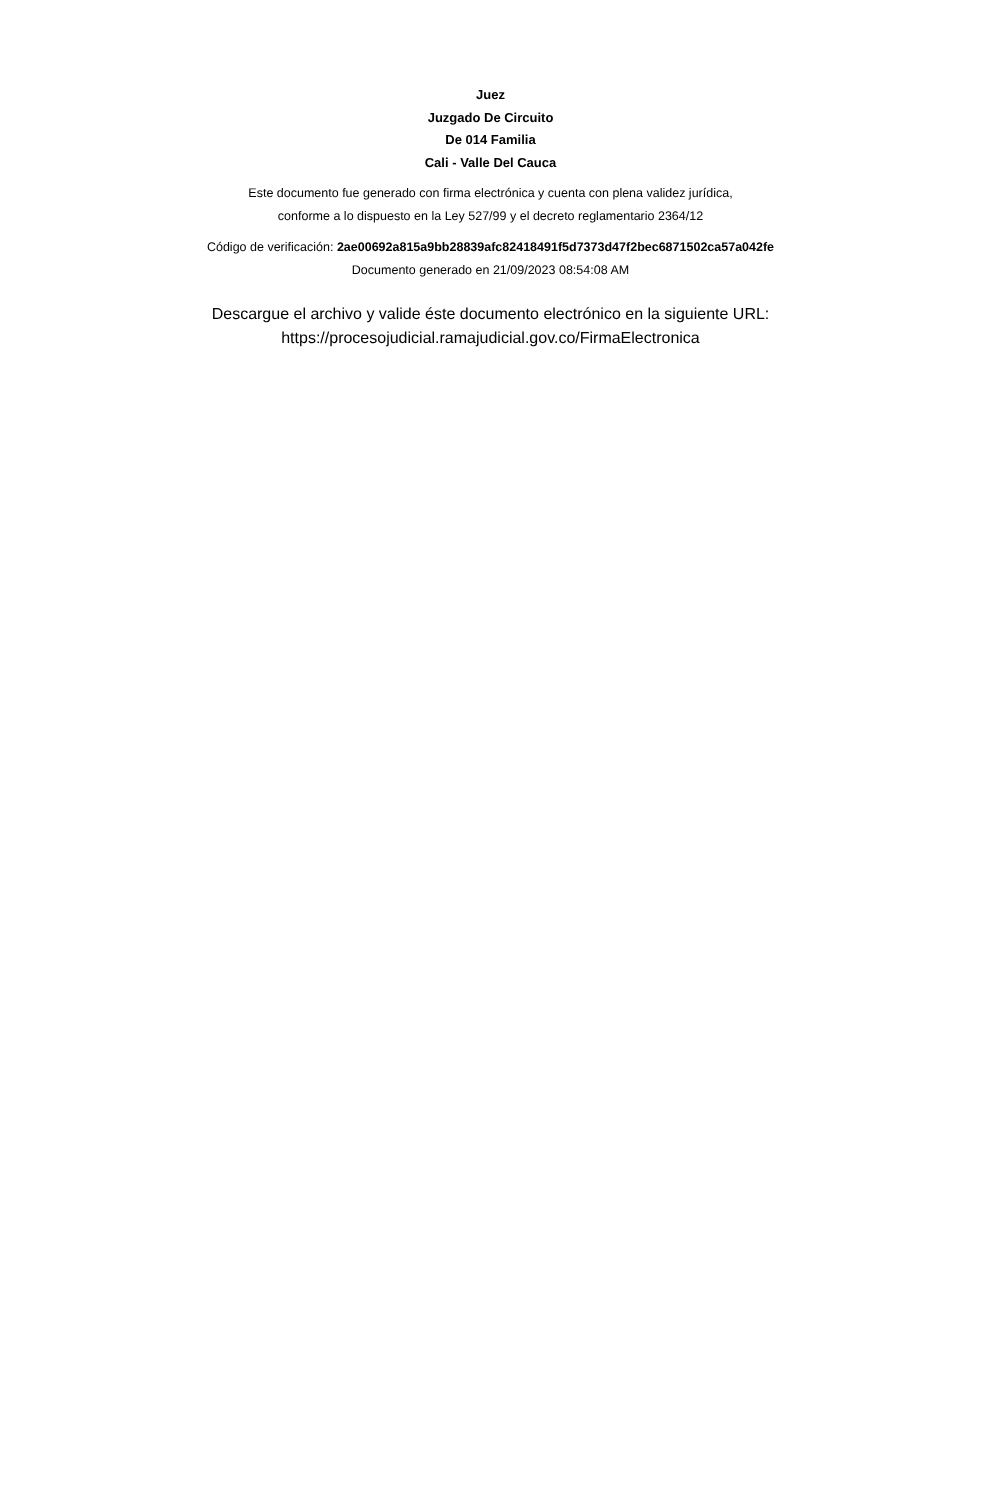Juez
Juzgado De Circuito
De 014 Familia
Cali - Valle Del Cauca
Este documento fue generado con firma electrónica y cuenta con plena validez jurídica,
conforme a lo dispuesto en la Ley 527/99 y el decreto reglamentario 2364/12
Código de verificación: 2ae00692a815a9bb28839afc82418491f5d7373d47f2bec6871502ca57a042fe
Documento generado en 21/09/2023 08:54:08 AM
Descargue el archivo y valide éste documento electrónico en la siguiente URL:
https://procesojudicial.ramajudicial.gov.co/FirmaElectronica